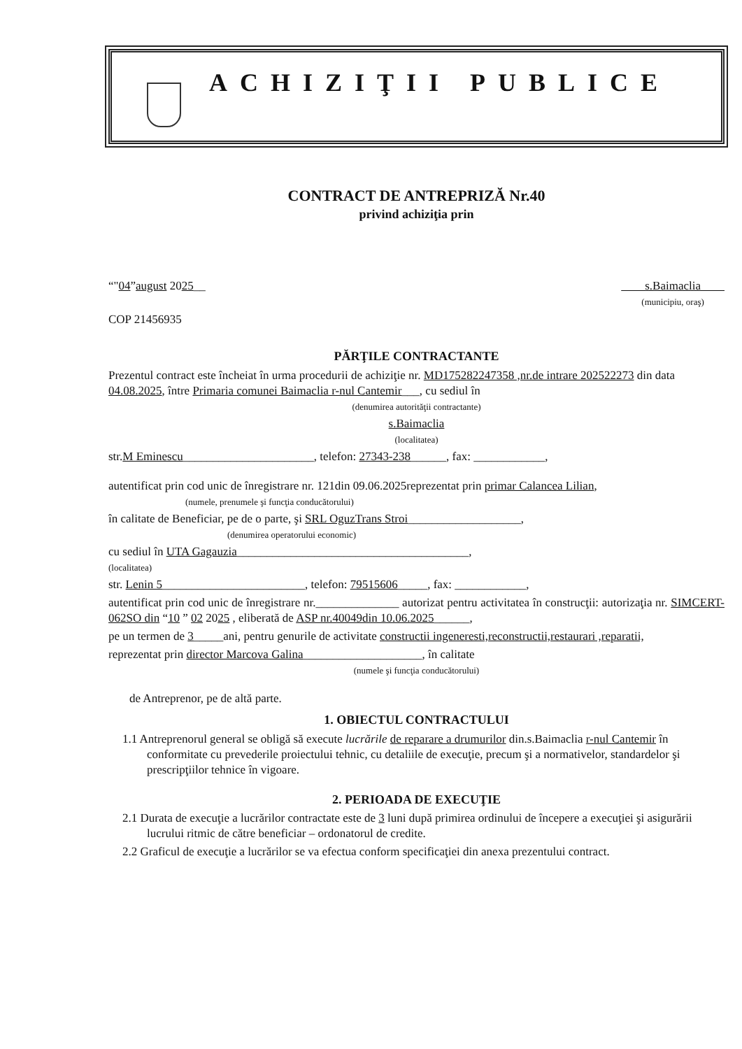ACHIZIŢII PUBLICE
CONTRACT DE ANTREPRIZĂ Nr.40
privind achiziţia prin
“"04”august 2025__ s.Baimaclia
(municipiu, oraş)
COP 21456935
PĂRŢILE CONTRACTANTE
Prezentul contract este încheiat în urma procedurii de achiziţie nr. MD175282247358 ,nr.de intrare 202522273 din data 04.08.2025, între Primaria comunei Baimaclia r-nul Cantemir___, cu sediul în
(denumirea autorităţii contractante)
s.Baimaclia
(localitatea)
str.M Eminescu______________________, telefon: 27343-238______, fax: ____________,
autentificat prin cod unic de înregistrare nr. 121din 09.06.2025reprezentat prin primar Calancea Lilian,
(numele, prenumele şi funcţia conducătorului)
în calitate de Beneficiar, pe de o parte, şi SRL OguzTrans Stroi___________________,
(denumirea operatorului economic)
cu sediul în UTA Gagauzia_______________________________________,
(localitatea)
str. Lenin 5________________________, telefon: 79515606_____, fax: ____________,
autentificat prin cod unic de înregistrare nr.______________ autorizat pentru activitatea în construcţii: autorizaţia nr. SIMCERT-062SO din “10 ” 02 2025 , eliberată de ASP nr.40049din 10.06.2025______,
pe un termen de 3_____ani, pentru genurile de activitate constructii ingeneresti,reconstructii,restaurari ,reparatii,
reprezentat prin director Marcova Galina____________________, în calitate
(numele şi funcţia conducătorului)
de Antreprenor, pe de altă parte.
1. OBIECTUL CONTRACTULUI
1.1 Antreprenorul general se obligă să execute lucrările de reparare a drumurilor din.s.Baimaclia r-nul Cantemir în conformitate cu prevederile proiectului tehnic, cu detaliile de execuţie, precum şi a normativelor, standardelor şi prescripţiilor tehnice în vigoare.
2. PERIOADA DE EXECUŢIE
2.1 Durata de execuţie a lucrărilor contractate este de 3 luni după primirea ordinului de începere a execuţiei şi asigurării lucrului ritmic de către beneficiar – ordonatorul de credite.
2.2 Graficul de execuţie a lucrărilor se va efectua conform specificaţiei din anexa prezentului contract.